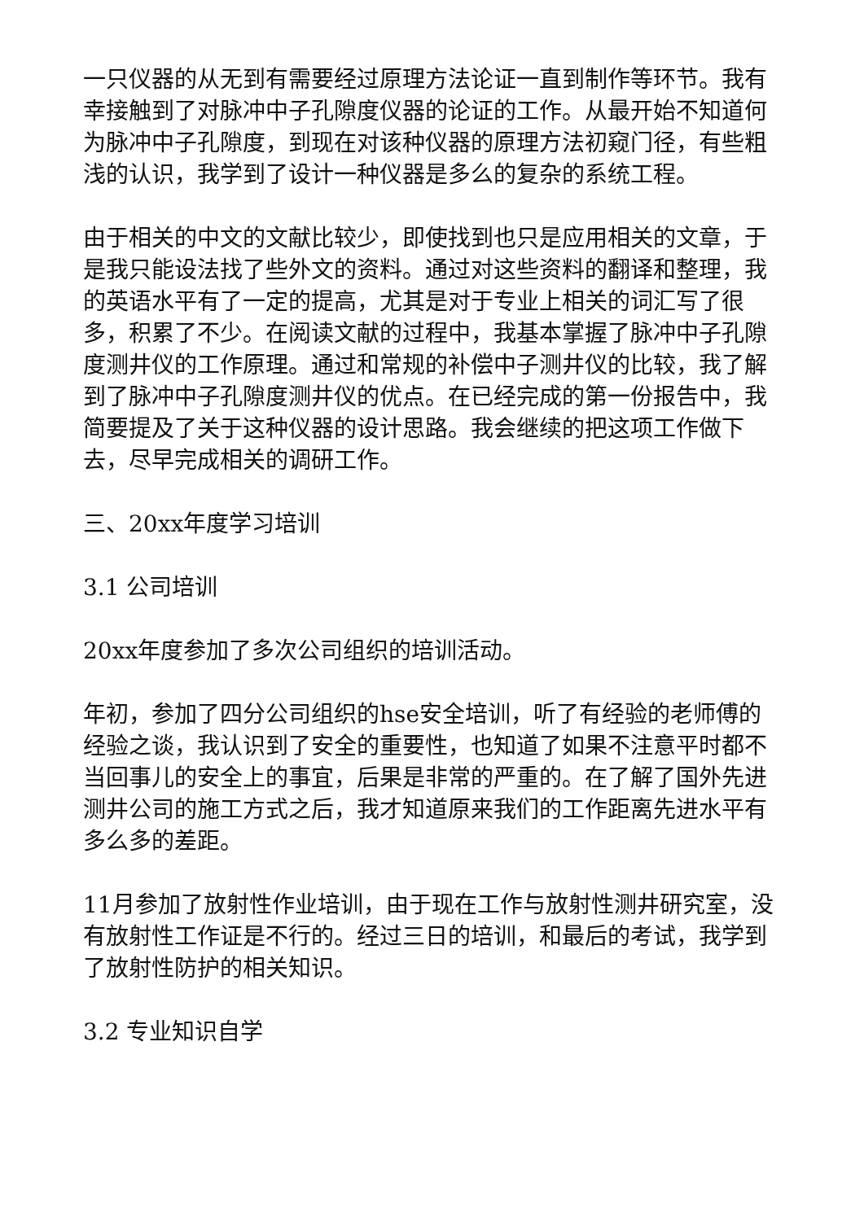一只仪器的从无到有需要经过原理方法论证一直到制作等环节。我有幸接触到了对脉冲中子孔隙度仪器的论证的工作。从最开始不知道何为脉冲中子孔隙度，到现在对该种仪器的原理方法初窥门径，有些粗浅的认识，我学到了设计一种仪器是多么的复杂的系统工程。
由于相关的中文的文献比较少，即使找到也只是应用相关的文章，于是我只能设法找了些外文的资料。通过对这些资料的翻译和整理，我的英语水平有了一定的提高，尤其是对于专业上相关的词汇写了很多，积累了不少。在阅读文献的过程中，我基本掌握了脉冲中子孔隙度测井仪的工作原理。通过和常规的补偿中子测井仪的比较，我了解到了脉冲中子孔隙度测井仪的优点。在已经完成的第一份报告中，我简要提及了关于这种仪器的设计思路。我会继续的把这项工作做下去，尽早完成相关的调研工作。
三、20xx年度学习培训
3.1 公司培训
20xx年度参加了多次公司组织的培训活动。
年初，参加了四分公司组织的hse安全培训，听了有经验的老师傅的经验之谈，我认识到了安全的重要性，也知道了如果不注意平时都不当回事儿的安全上的事宜，后果是非常的严重的。在了解了国外先进测井公司的施工方式之后，我才知道原来我们的工作距离先进水平有多么多的差距。
11月参加了放射性作业培训，由于现在工作与放射性测井研究室，没有放射性工作证是不行的。经过三日的培训，和最后的考试，我学到了放射性防护的相关知识。
3.2 专业知识自学